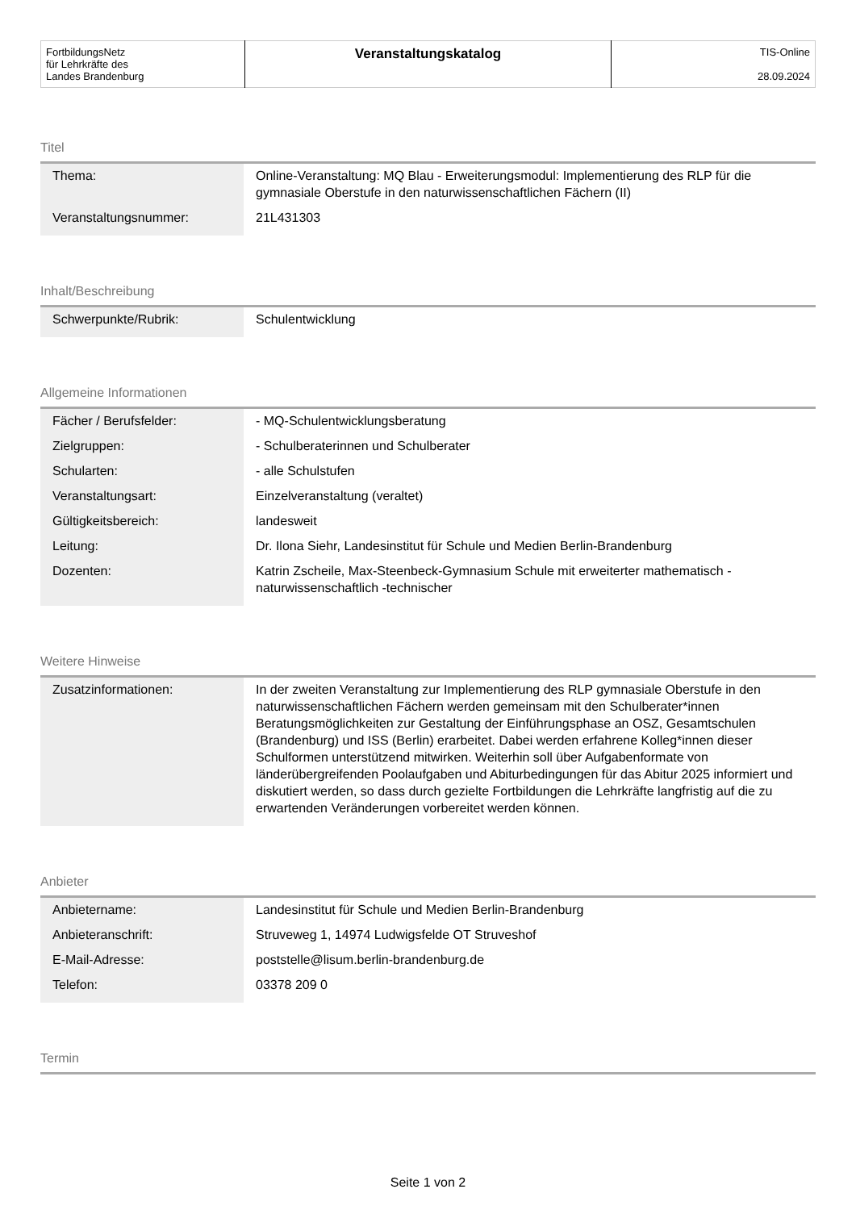| FortbildungsNetz für Lehrkräfte des Landes Brandenburg | Veranstaltungskatalog | TIS-Online 28.09.2024 |
Titel
| Thema: | Online-Veranstaltung: MQ Blau - Erweiterungsmodul: Implementierung des RLP für die gymnasiale Oberstufe in den naturwissenschaftlichen Fächern (II) |
| Veranstaltungsnummer: | 21L431303 |
Inhalt/Beschreibung
| Schwerpunkte/Rubrik: | Schulentwicklung |
Allgemeine Informationen
| Fächer / Berufsfelder: | - MQ-Schulentwicklungsberatung |
| Zielgruppen: | - Schulberaterinnen und Schulberater |
| Schularten: | - alle Schulstufen |
| Veranstaltungsart: | Einzelveranstaltung (veraltet) |
| Gültigkeitsbereich: | landesweit |
| Leitung: | Dr. Ilona Siehr, Landesinstitut für Schule und Medien Berlin-Brandenburg |
| Dozenten: | Katrin Zscheile, Max-Steenbeck-Gymnasium Schule mit erweiterter mathematisch -naturwissenschaftlich -technischer |
Weitere Hinweise
| Zusatzinformationen: | In der zweiten Veranstaltung zur Implementierung des RLP gymnasiale Oberstufe in den naturwissenschaftlichen Fächern werden gemeinsam mit den Schulberater*innen Beratungsmöglichkeiten zur Gestaltung der Einführungsphase an OSZ, Gesamtschulen (Brandenburg) und ISS (Berlin) erarbeitet. Dabei werden erfahrene Kolleg*innen dieser Schulformen unterstützend mitwirken. Weiterhin soll über Aufgabenformate von länderübergreifenden Poolaufgaben und Abiturbedingungen für das Abitur 2025 informiert und diskutiert werden, so dass durch gezielte Fortbildungen die Lehrkräfte langfristig auf die zu erwartenden Veränderungen vorbereitet werden können. |
Anbieter
| Anbietername: | Landesinstitut für Schule und Medien Berlin-Brandenburg |
| Anbieteranschrift: | Struveweg 1, 14974 Ludwigsfelde OT Struveshof |
| E-Mail-Adresse: | poststelle@lisum.berlin-brandenburg.de |
| Telefon: | 03378 209 0 |
Termin
Seite 1 von 2